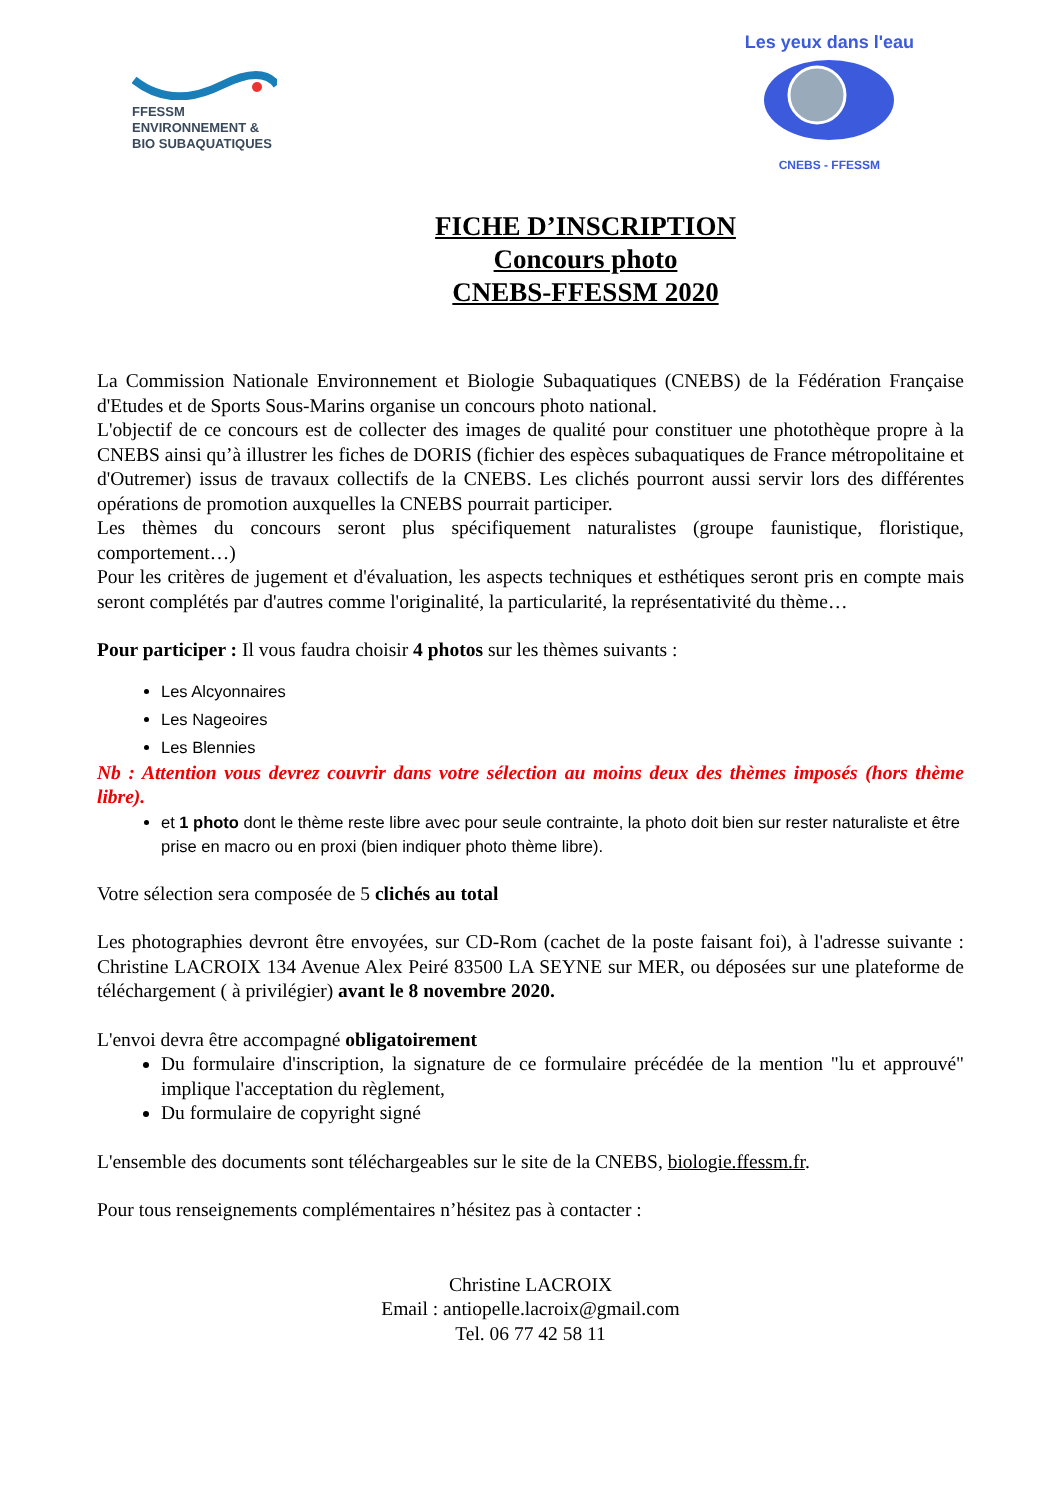FFESSM
ENVIRONNEMENT &
BIO SUBAQUATIQUES
Les yeux dans l'eau
CNEBS - FFESSM
FICHE D’INSCRIPTION
Concours photo
CNEBS-FFESSM 2020
La Commission Nationale Environnement et Biologie Subaquatiques (CNEBS) de la Fédération Française d'Etudes et de Sports Sous-Marins organise un concours photo national.
L'objectif de ce concours est de collecter des images de qualité pour constituer une photothèque propre à la CNEBS ainsi qu’à illustrer les fiches de DORIS (fichier des espèces subaquatiques de France métropolitaine et d'Outremer) issus de travaux collectifs de la CNEBS. Les clichés pourront aussi servir lors des différentes opérations de promotion auxquelles la CNEBS pourrait participer.
Les thèmes du concours seront plus spécifiquement naturalistes (groupe faunistique, floristique, comportement…)
Pour les critères de jugement et d'évaluation, les aspects techniques et esthétiques seront pris en compte mais seront complétés par d'autres comme l'originalité, la particularité, la représentativité du thème…
Pour participer : Il vous faudra choisir 4 photos sur les thèmes suivants :
Les Alcyonnaires
Les Nageoires
Les Blennies
Nb : Attention vous devrez couvrir dans votre sélection au moins deux des thèmes imposés (hors thème libre).
et 1 photo dont le thème reste libre avec pour seule contrainte, la photo doit bien sur rester naturaliste et être prise en macro ou en proxi (bien indiquer photo thème libre).
Votre sélection sera composée de 5 clichés au total
Les photographies devront être envoyées, sur CD-Rom (cachet de la poste faisant foi), à l'adresse suivante : Christine LACROIX 134 Avenue Alex Peiré 83500 LA SEYNE sur MER, ou déposées sur une plateforme de téléchargement ( à privilégier) avant le 8 novembre 2020.
L'envoi devra être accompagné obligatoirement
Du formulaire d'inscription, la signature de ce formulaire précédée de la mention "lu et approuvé" implique l'acceptation du règlement,
Du formulaire de copyright signé
L'ensemble des documents sont téléchargeables sur le site de la CNEBS, biologie.ffessm.fr.
Pour tous renseignements complémentaires n’hésitez pas à contacter :
Christine LACROIX
Email : antiopelle.lacroix@gmail.com
Tel. 06 77 42 58 11